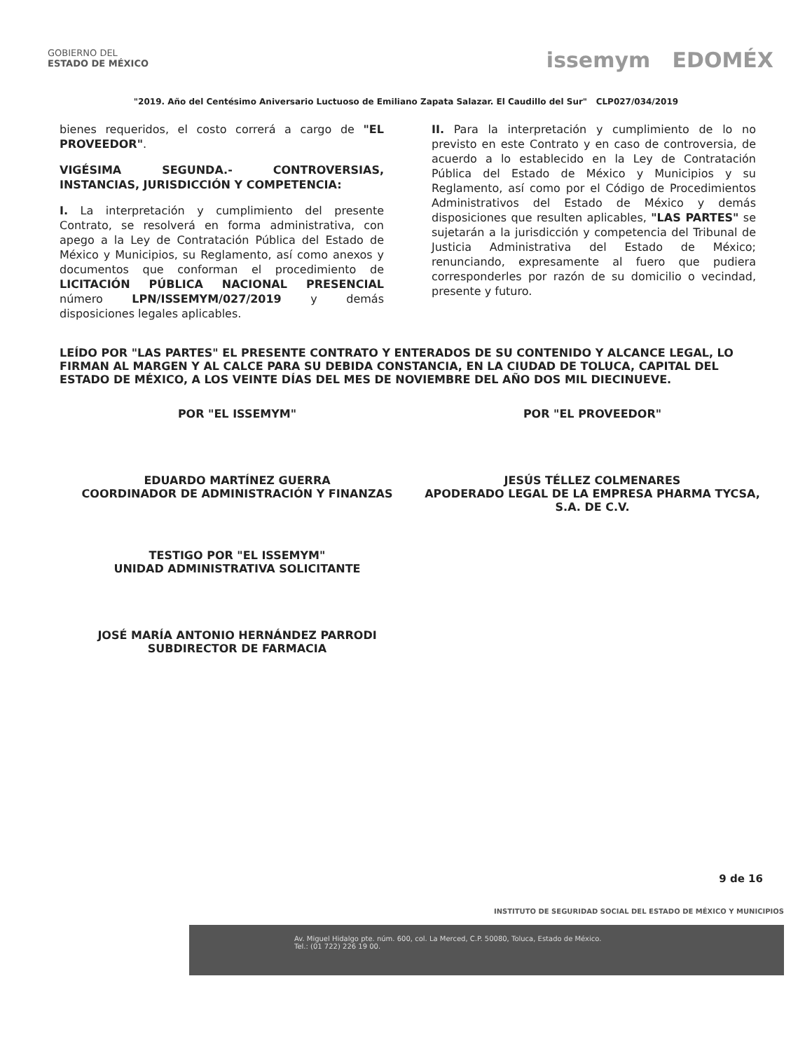GOBIERNO DEL
ESTADO DE MÉXICO
issemym EDOMÉX
"2019. Año del Centésimo Aniversario Luctuoso de Emiliano Zapata Salazar. El Caudillo del Sur" CLP027/034/2019
bienes requeridos, el costo correrá a cargo de "EL PROVEEDOR".
VIGÉSIMA SEGUNDA.- CONTROVERSIAS, INSTANCIAS, JURISDICCIÓN Y COMPETENCIA:
I. La interpretación y cumplimiento del presente Contrato, se resolverá en forma administrativa, con apego a la Ley de Contratación Pública del Estado de México y Municipios, su Reglamento, así como anexos y documentos que conforman el procedimiento de LICITACIÓN PÚBLICA NACIONAL PRESENCIAL número LPN/ISSEMYM/027/2019 y demás disposiciones legales aplicables.
II. Para la interpretación y cumplimiento de lo no previsto en este Contrato y en caso de controversia, de acuerdo a lo establecido en la Ley de Contratación Pública del Estado de México y Municipios y su Reglamento, así como por el Código de Procedimientos Administrativos del Estado de México y demás disposiciones que resulten aplicables, "LAS PARTES" se sujetarán a la jurisdicción y competencia del Tribunal de Justicia Administrativa del Estado de México; renunciando, expresamente al fuero que pudiera corresponderles por razón de su domicilio o vecindad, presente y futuro.
LEÍDO POR "LAS PARTES" EL PRESENTE CONTRATO Y ENTERADOS DE SU CONTENIDO Y ALCANCE LEGAL, LO FIRMAN AL MARGEN Y AL CALCE PARA SU DEBIDA CONSTANCIA, EN LA CIUDAD DE TOLUCA, CAPITAL DEL ESTADO DE MÉXICO, A LOS VEINTE DÍAS DEL MES DE NOVIEMBRE DEL AÑO DOS MIL DIECINUEVE.
POR "EL ISSEMYM"
EDUARDO MARTÍNEZ GUERRA
COORDINADOR DE ADMINISTRACIÓN Y FINANZAS
POR "EL PROVEEDOR"
JESÚS TÉLLEZ COLMENARES
APODERADO LEGAL DE LA EMPRESA PHARMA TYCSA, S.A. DE C.V.
TESTIGO POR "EL ISSEMYM"
UNIDAD ADMINISTRATIVA SOLICITANTE
JOSÉ MARÍA ANTONIO HERNÁNDEZ PARRODI
SUBDIRECTOR DE FARMACIA
9 de 16
INSTITUTO DE SEGURIDAD SOCIAL DEL ESTADO DE MÉXICO Y MUNICIPIOS
Av. Miguel Hidalgo pte. núm. 600, col. La Merced, C.P. 50080, Toluca, Estado de México.
Tel.: (01 722) 226 19 00.